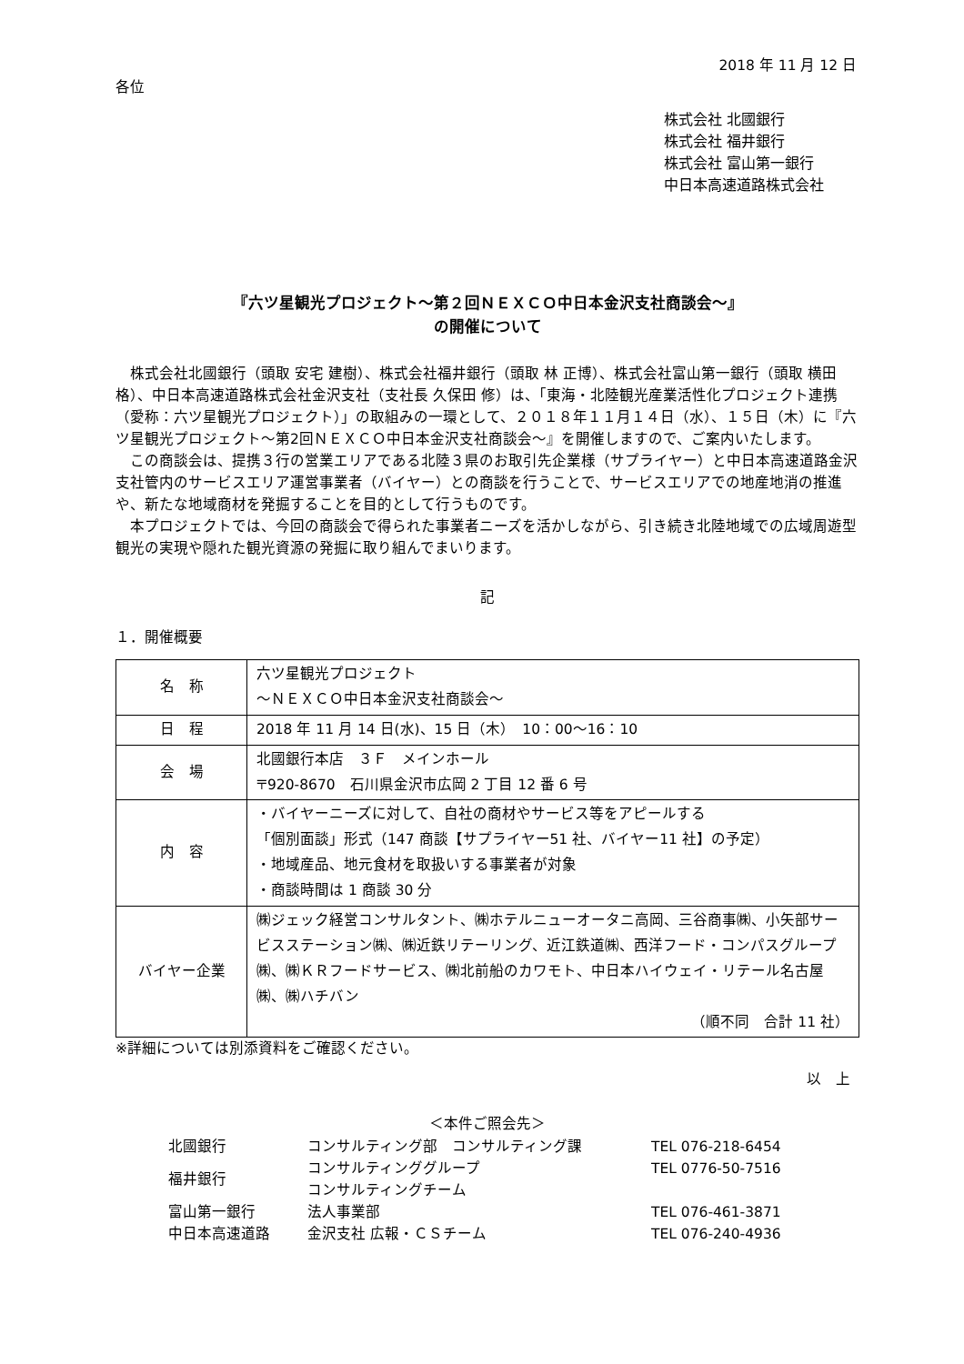2018 年 11 月 12 日
各位
株式会社 北國銀行
株式会社 福井銀行
株式会社 富山第一銀行
中日本高速道路株式会社
『六ツ星観光プロジェクト～第２回ＮＥＸＣＯ中日本金沢支社商談会～』
の開催について
　株式会社北國銀行（頭取 安宅 建樹）、株式会社福井銀行（頭取 林 正博）、株式会社富山第一銀行（頭取 横田 格）、中日本高速道路株式会社金沢支社（支社長 久保田 修）は、「東海・北陸観光産業活性化プロジェクト連携（愛称：六ツ星観光プロジェクト）」の取組みの一環として、２０１８年１１月１４日（水）、１５日（木）に『六ツ星観光プロジェクト～第2回ＮＥＸＣＯ中日本金沢支社商談会～』を開催しますので、ご案内いたします。
　この商談会は、提携３行の営業エリアである北陸３県のお取引先企業様（サプライヤー）と中日本高速道路金沢支社管内のサービスエリア運営事業者（バイヤー）との商談を行うことで、サービスエリアでの地産地消の推進や、新たな地域商材を発掘することを目的として行うものです。
　本プロジェクトでは、今回の商談会で得られた事業者ニーズを活かしながら、引き続き北陸地域での広域周遊型観光の実現や隠れた観光資源の発掘に取り組んでまいります。
記
１．開催概要
| 名 称 | 六ツ星観光プロジェクト ～ＮＥＸＣＯ中日本金沢支社商談会～ |
| 日 程 | 2018 年 11 月 14 日(水)、15 日（木） 10：00～16：10 |
| 会 場 | 北國銀行本店 ３Ｆ メインホール 〒920-8670 石川県金沢市広岡 2 丁目 12 番 6 号 |
| 内 容 | ・バイヤーニーズに対して、自社の商材やサービス等をアピールする 「個別面談」形式（147 商談【サプライヤー51 社、バイヤー11 社】の予定） ・地域産品、地元食材を取扱いする事業者が対象 ・商談時間は 1 商談 30 分 |
| バイヤー企業 | ㈱ジェック経営コンサルタント、㈱ホテルニューオータニ高岡、三谷商事㈱、小矢部サービスステーション㈱、㈱近鉄リテーリング、近江鉄道㈱、西洋フード・コンパスグループ㈱、㈱ＫＲフードサービス、㈱北前船のカワモト、中日本ハイウェイ・リテール名古屋㈱、㈱ハチバン （順不同 合計 11 社） |
※詳細については別添資料をご確認ください。
以　上
＜本件ご照会先＞
| 北國銀行 | コンサルティング部 コンサルティング課 | TEL 076-218-6454 |
| 福井銀行 | コンサルティンググループ コンサルティングチーム | TEL 0776-50-7516 |
| 富山第一銀行 | 法人事業部 | TEL 076-461-3871 |
| 中日本高速道路 | 金沢支社 広報・ＣＳチーム | TEL 076-240-4936 |